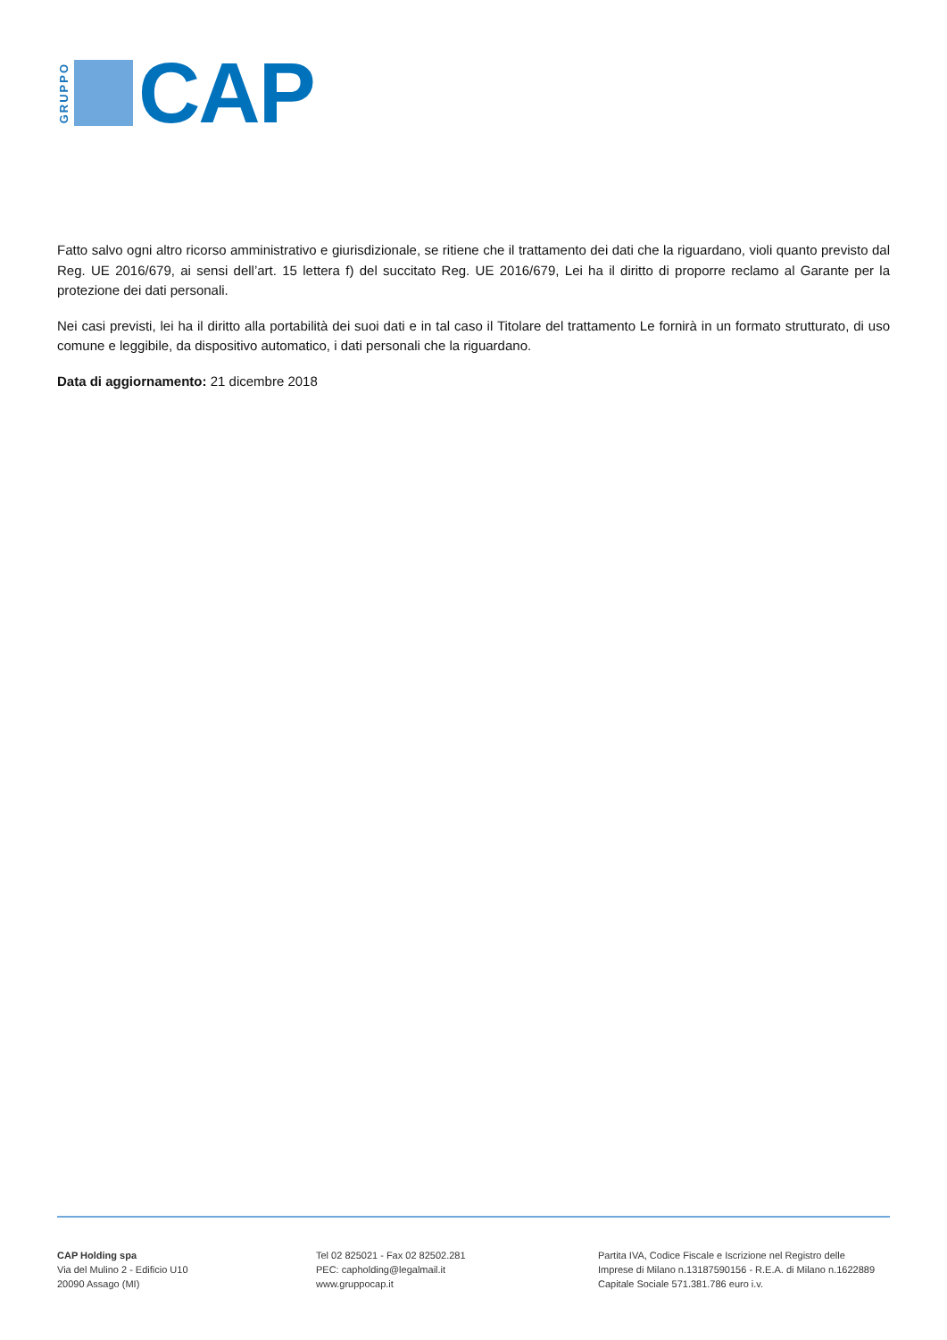GRUPPO
CAP
Fatto salvo ogni altro ricorso amministrativo e giurisdizionale, se ritiene che il trattamento dei dati che la riguardano, violi quanto previsto dal Reg. UE 2016/679, ai sensi dell’art. 15 lettera f) del succitato Reg. UE 2016/679, Lei ha il diritto di proporre reclamo al Garante per la protezione dei dati personali.
Nei casi previsti, lei ha il diritto alla portabilità dei suoi dati e in tal caso il Titolare del trattamento Le fornirà in un formato strutturato, di uso comune e leggibile, da dispositivo automatico, i dati personali che la riguardano.
Data di aggiornamento: 21 dicembre 2018
CAP Holding spa
Via del Mulino 2 - Edificio U10
20090 Assago (MI)
Tel 02 825021 - Fax 02 82502.281
PEC: capholding@legalmail.it
www.gruppocap.it
Partita IVA, Codice Fiscale e Iscrizione nel Registro delle
Imprese di Milano n.13187590156 - R.E.A. di Milano n.1622889
Capitale Sociale 571.381.786 euro i.v.